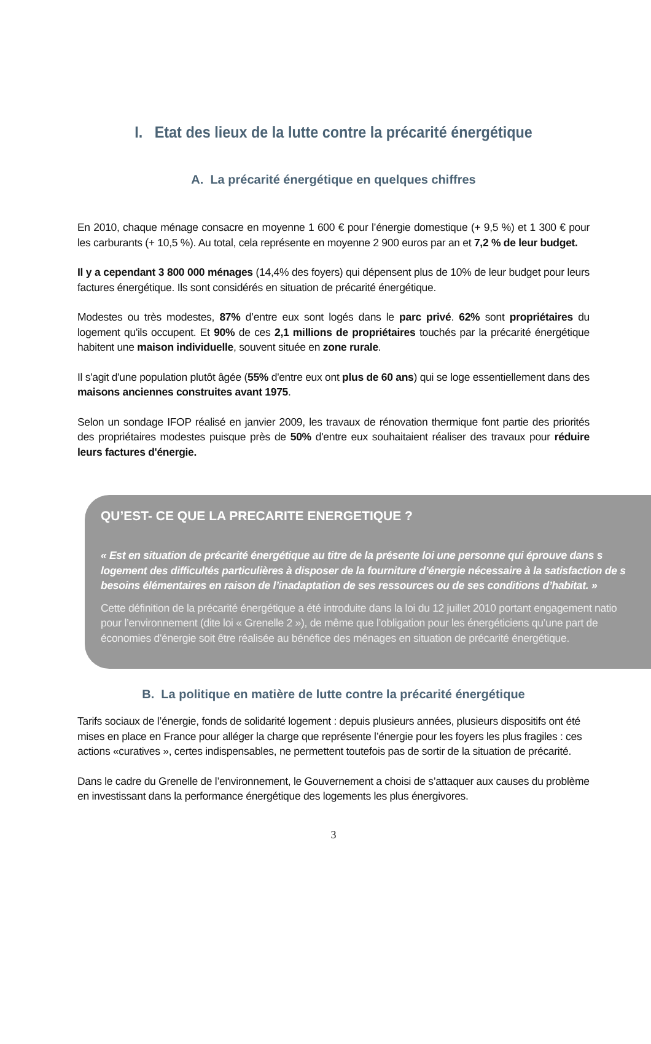I. Etat des lieux de la lutte contre la précarité énergétique
A. La précarité énergétique en quelques chiffres
En 2010, chaque ménage consacre en moyenne 1 600 € pour l’énergie domestique (+ 9,5 %) et 1 300 € pour les carburants (+ 10,5 %). Au total, cela représente en moyenne 2 900 euros par an et 7,2 % de leur budget.
Il y a cependant 3 800 000 ménages (14,4% des foyers) qui dépensent plus de 10% de leur budget pour leurs factures énergétique. Ils sont considérés en situation de précarité énergétique.
Modestes ou très modestes, 87% d’entre eux sont logés dans le parc privé. 62% sont propriétaires du logement qu'ils occupent. Et 90% de ces 2,1 millions de propriétaires touchés par la précarité énergétique habitent une maison individuelle, souvent située en zone rurale.
Il s'agit d'une population plutôt âgée (55% d'entre eux ont plus de 60 ans) qui se loge essentiellement dans des maisons anciennes construites avant 1975.
Selon un sondage IFOP réalisé en janvier 2009, les travaux de rénovation thermique font partie des priorités des propriétaires modestes puisque près de 50% d'entre eux souhaitaient réaliser des travaux pour réduire leurs factures d'énergie.
QU’EST- CE QUE LA PRECARITE ENERGETIQUE ?
« Est en situation de précarité énergétique au titre de la présente loi une personne qui éprouve dans s
logement des difficultés particulières à disposer de la fourniture d’énergie nécessaire à la satisfaction de s
besoins élémentaires en raison de l’inadaptation de ses ressources ou de ses conditions d’habitat. »
Cette définition de la précarité énergétique a été introduite dans la loi du 12 juillet 2010 portant engagement natio
pour l’environnement (dite loi « Grenelle 2 »), de même que l’obligation pour les énergéticiens qu’une part de
économies d'énergie soit être réalisée au bénéfice des ménages en situation de précarité énergétique.
B. La politique en matière de lutte contre la précarité énergétique
Tarifs sociaux de l’énergie, fonds de solidarité logement : depuis plusieurs années, plusieurs dispositifs ont été mises en place en France pour alléger la charge que représente l’énergie pour les foyers les plus fragiles : ces actions «curatives », certes indispensables, ne permettent toutefois pas de sortir de la situation de précarité.
Dans le cadre du Grenelle de l’environnement, le Gouvernement a choisi de s’attaquer aux causes du problème en investissant dans la performance énergétique des logements les plus énergivores.
3